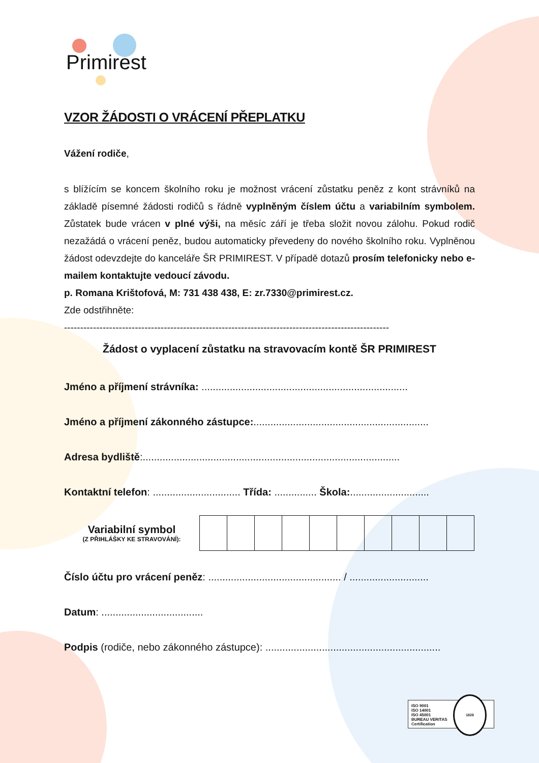Primirest
VZOR ŽÁDOSTI O VRÁCENÍ PŘEPLATKU
Vážení rodiče,
s blížícím se koncem školního roku je možnost vrácení zůstatku peněz z kont strávníků na základě písemné žádosti rodičů s řádně vyplněným číslem účtu a variabilním symbolem. Zůstatek bude vrácen v plné výši, na měsíc září je třeba složit novou zálohu. Pokud rodič nezažádá o vrácení peněz, budou automaticky převedeny do nového školního roku. Vyplněnou žádost odevzdejte do kanceláře ŠR PRIMIREST. V případě dotazů prosím telefonicky nebo e-mailem kontaktujte vedoucí závodu.
p. Romana Krištofová, M: 731 438 438, E: zr.7330@primirest.cz.
Zde odstřihněte:
-----------------------------------------------------------------------------------------------------
Žádost o vyplacení zůstatku na stravovacím kontě ŠR PRIMIREST
Jméno a příjmení strávníka: .........................................................................
Jméno a příjmení zákonného zástupce:..............................................................
Adresa bydliště:...........................................................................................
Kontaktní telefon: ............................... Třída: ............... Škola:............................
Variabilní symbol
(Z PŘIHLÁŠKY KE STRAVOVÁNÍ):
Číslo účtu pro vrácení peněz: ............................................... / ............................
Datum: ....................................
Podpis (rodiče, nebo zákonného zástupce): ..............................................................
ISO 9001
ISO 14001
ISO 45001
BUREAU VERITAS
Certification
1828